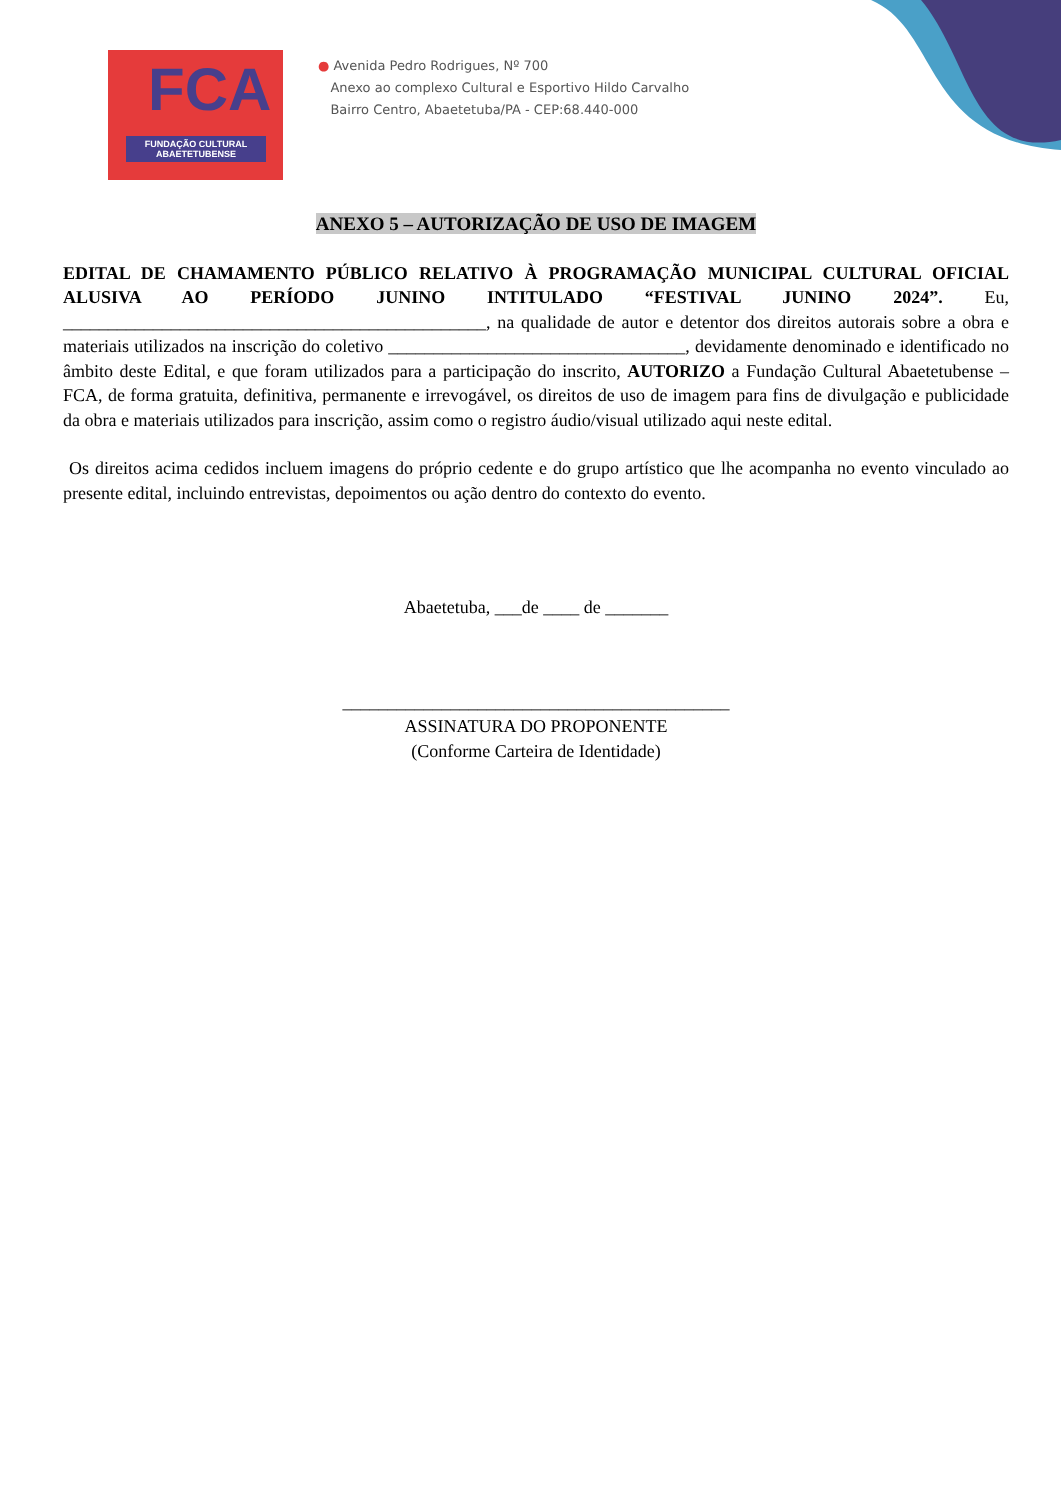FCA
FUNDAÇÃO CULTURAL
ABAETETUBENSE
● Avenida Pedro Rodrigues, Nº 700
Anexo ao complexo Cultural e Esportivo Hildo Carvalho
Bairro Centro, Abaetetuba/PA - CEP:68.440-000
ANEXO 5 – AUTORIZAÇÃO DE USO DE IMAGEM
EDITAL DE CHAMAMENTO PÚBLICO RELATIVO À PROGRAMAÇÃO MUNICIPAL CULTURAL OFICIAL ALUSIVA AO PERÍODO JUNINO INTITULADO “FESTIVAL JUNINO 2024”. Eu, _______________________________________________, na qualidade de autor e detentor dos direitos autorais sobre a obra e materiais utilizados na inscrição do coletivo _________________________________, devidamente denominado e identificado no âmbito deste Edital, e que foram utilizados para a participação do inscrito, AUTORIZO a Fundação Cultural Abaetetubense – FCA, de forma gratuita, definitiva, permanente e irrevogável, os direitos de uso de imagem para fins de divulgação e publicidade da obra e materiais utilizados para inscrição, assim como o registro áudio/visual utilizado aqui neste edital.
Os direitos acima cedidos incluem imagens do próprio cedente e do grupo artístico que lhe acompanha no evento vinculado ao presente edital, incluindo entrevistas, depoimentos ou ação dentro do contexto do evento.
Abaetetuba, ___de ____ de _______
___________________________________________
ASSINATURA DO PROPONENTE
(Conforme Carteira de Identidade)